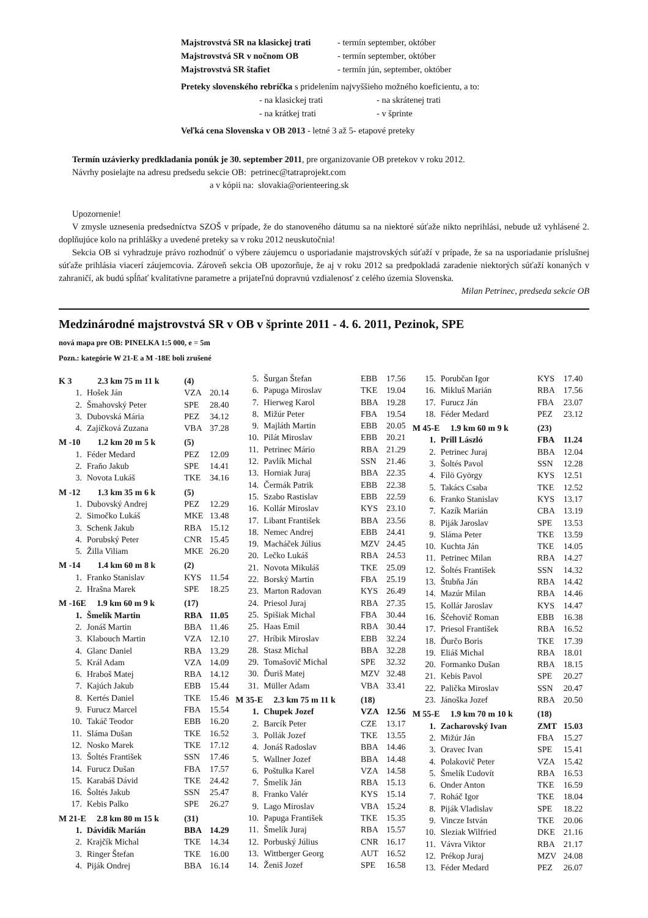| Majstrovstvá SR na klasickej trati | - termín september, október |
| Majstrovstvá SR v nočnom OB | - termín september, október |
| Majstrovstvá SR štafiet | - termín jún, september, október |
Preteky slovenského rebríčka s pridelením najvyššieho možného koeficientu, a to:
| - na klasickej trati | - na skrátenej trati |
| - na krátkej trati | - v šprinte |
Veľká cena Slovenska v OB 2013 - letné 3 až 5- etapové preteky
Termín uzávierky predkladania ponúk je 30. september 2011, pre organizovanie OB pretekov v roku 2012.
Návrhy posielajte na adresu predsedu sekcie OB: petrinec@tatraprojekt.com
a v kópii na: slovakia@orienteering.sk
Upozornenie!
V zmysle uznesenia predsedníctva SZOŠ v prípade, že do stanoveného dátumu sa na niektoré súťaže nikto neprihlási, nebude už vyhlásené 2. doplňujúce kolo na prihlášky a uvedené preteky sa v roku 2012 neuskutočnia!
Sekcia OB si vyhradzuje právo rozhodnúť o výbere záujemcu o usporiadanie majstrovských súťaží v prípade, že sa na usporiadanie príslušnej súťaže prihlásia viacerí záujemcovia. Zároveň sekcia OB upozorňuje, že aj v roku 2012 sa predpokladá zaradenie niektorých súťaží konaných v zahraničí, ak budú spĺňať kvalitatívne parametre a prijateľnú dopravnú vzdialenosť z celého územia Slovenska.
Milan Petrinec, predseda sekcie OB
Medzinárodné majstrovstvá SR v OB v šprinte 2011 - 4. 6. 2011, Pezinok, SPE
nová mapa pre OB: PINELKA 1:5 000, e = 5m
Pozn.: kategórie W 21-E a M -18E boli zrušené
| K 3 2.3 km 75 m 11 k | | (4) | |
| 1. | Hošek Ján | VZA | 20.14 |
| 2. | Šmahovský Peter | SPE | 28.40 |
| 3. | Dubovská Mária | PEZ | 34.12 |
| 4. | Zajíčková Zuzana | VBA | 37.28 |
| M -10 1.2 km 20 m 5 k | | (5) | |
| 1. | Féder Medard | PEZ | 12.09 |
| 2. | Fraňo Jakub | SPE | 14.41 |
| 3. | Novota Lukáš | TKE | 34.16 |
| M -12 1.3 km 35 m 6 k | | (5) | |
| 1. | Dubovský Andrej | PEZ | 12.29 |
| 2. | Simočko Lukáš | MKE | 13.48 |
| 3. | Schenk Jakub | RBA | 15.12 |
| 4. | Porubský Peter | CNR | 15.45 |
| 5. | Žilla Viliam | MKE | 26.20 |
| M -14 1.4 km 60 m 8 k | | (2) | |
| 1. | Franko Stanislav | KYS | 11.54 |
| 2. | Hrašna Marek | SPE | 18.25 |
| M -16E 1.9 km 60 m 9 k | | (17) | |
| 1. | Šmelík Martin | RBA | 11.05 |
| 2. | Jonáš Martin | BBA | 11.46 |
| 3. | Klabouch Martin | VZA | 12.10 |
| 4. | Glanc Daniel | RBA | 13.29 |
| 5. | Král Adam | VZA | 14.09 |
| 6. | Hraboš Matej | RBA | 14.12 |
| 7. | Kajúch Jakub | EBB | 15.44 |
| 8. | Kertés Daniel | TKE | 15.46 |
| 9. | Furucz Marcel | FBA | 15.54 |
| 10. | Takáč Teodor | EBB | 16.20 |
| 11. | Sláma Dušan | TKE | 16.52 |
| 12. | Nosko Marek | TKE | 17.12 |
| 13. | Šoltés František | SSN | 17.46 |
| 14. | Furucz Dušan | FBA | 17.57 |
| 15. | Karabáš Dávid | TKE | 24.42 |
| 16. | Šoltés Jakub | SSN | 25.47 |
| 17. | Kebis Palko | SPE | 26.27 |
| M 21-E 2.8 km 80 m 15 k | | (31) | |
| 1. | Dávidík Marián | BBA | 14.29 |
| 2. | Krajčík Michal | TKE | 14.34 |
| 3. | Ringer Štefan | TKE | 16.00 |
| 4. | Piják Ondrej | BBA | 16.14 |
| 5. | Šurgan Štefan | EBB | 17.56 |
| 6. | Papuga Miroslav | TKE | 19.04 |
| 7. | Hierweg Karol | BBA | 19.28 |
| 8. | Mižúr Peter | FBA | 19.54 |
| 9. | Majláth Martin | EBB | 20.05 |
| 10. | Pilát Miroslav | EBB | 20.21 |
| 11. | Petrinec Mário | RBA | 21.29 |
| 12. | Pavlík Michal | SSN | 21.46 |
| 13. | Horniak Juraj | BBA | 22.35 |
| 14. | Čermák Patrik | EBB | 22.38 |
| 15. | Szabo Rastislav | EBB | 22.59 |
| 16. | Kollár Miroslav | KYS | 23.10 |
| 17. | Libant František | BBA | 23.56 |
| 18. | Nemec Andrej | EBB | 24.41 |
| 19. | Macháček Július | MZV | 24.45 |
| 20. | Lečko Lukáš | RBA | 24.53 |
| 21. | Novota Mikuláš | TKE | 25.09 |
| 22. | Borský Martin | FBA | 25.19 |
| 23. | Marton Radovan | KYS | 26.49 |
| 24. | Priesol Juraj | RBA | 27.35 |
| 25. | Spišiak Michal | FBA | 30.44 |
| 25. | Haas Emil | RBA | 30.44 |
| 27. | Hríbik Miroslav | EBB | 32.24 |
| 28. | Stasz Michal | BBA | 32.28 |
| 29. | Tomašovič Michal | SPE | 32.32 |
| 30. | Ďuriš Matej | MZV | 32.48 |
| 31. | Müller Adam | VBA | 33.41 |
| M 35-E 2.3 km 75 m 11 k | | (18) | |
| 1. | Chupek Jozef | VZA | 12.56 |
| 2. | Barcík Peter | CZE | 13.17 |
| 3. | Pollák Jozef | TKE | 13.55 |
| 4. | Jonáš Radoslav | BBA | 14.46 |
| 5. | Wallner Jozef | BBA | 14.48 |
| 6. | Poštulka Karel | VZA | 14.58 |
| 7. | Šmelík Ján | RBA | 15.13 |
| 8. | Franko Valér | KYS | 15.14 |
| 9. | Lago Miroslav | VBA | 15.24 |
| 10. | Papuga František | TKE | 15.35 |
| 11. | Šmelík Juraj | RBA | 15.57 |
| 12. | Porbuský Július | CNR | 16.17 |
| 13. | Wittberger Georg | AUT | 16.52 |
| 14. | Ženiš Jozef | SPE | 16.58 |
| 15. | Porubčan Igor | KYS | 17.40 |
| 16. | Mikluš Marián | RBA | 17.56 |
| 17. | Furucz Ján | FBA | 23.07 |
| 18. | Féder Medard | PEZ | 23.12 |
| M 45-E 1.9 km 60 m 9 k | | (23) | |
| 1. | Prill László | FBA | 11.24 |
| 2. | Petrinec Juraj | BBA | 12.04 |
| 3. | Šoltés Pavol | SSN | 12.28 |
| 4. | Filö György | KYS | 12.51 |
| 5. | Takács Csaba | TKE | 12.52 |
| 6. | Franko Stanislav | KYS | 13.17 |
| 7. | Kazík Marián | CBA | 13.19 |
| 8. | Piják Jaroslav | SPE | 13.53 |
| 9. | Sláma Peter | TKE | 13.59 |
| 10. | Kuchta Ján | TKE | 14.05 |
| 11. | Petrinec Milan | RBA | 14.27 |
| 12. | Šoltés František | SSN | 14.32 |
| 13. | Štubňa Ján | RBA | 14.42 |
| 14. | Mazúr Milan | RBA | 14.46 |
| 15. | Kollár Jaroslav | KYS | 14.47 |
| 16. | Ščehovič Roman | EBB | 16.38 |
| 17. | Priesol František | RBA | 16.52 |
| 18. | Ďurčo Boris | TKE | 17.39 |
| 19. | Eliáš Michal | RBA | 18.01 |
| 20. | Formanko Dušan | RBA | 18.15 |
| 21. | Kebis Pavol | SPE | 20.27 |
| 22. | Palička Miroslav | SSN | 20.47 |
| 23. | Jánoška Jozef | RBA | 20.50 |
| M 55-E 1.9 km 70 m 10 k | | (18) | |
| 1. | Zacharovský Ivan | ZMT | 15.03 |
| 2. | Mižúr Ján | FBA | 15.27 |
| 3. | Oravec Ivan | SPE | 15.41 |
| 4. | Polakovič Peter | VZA | 15.42 |
| 5. | Šmelík Ľudovít | RBA | 16.53 |
| 6. | Onder Anton | TKE | 16.59 |
| 7. | Roháč Igor | TKE | 18.04 |
| 8. | Piják Vladislav | SPE | 18.22 |
| 9. | Vincze István | TKE | 20.06 |
| 10. | Sleziak Wilfried | DKE | 21.16 |
| 11. | Vávra Viktor | RBA | 21.17 |
| 12. | Prékop Juraj | MZV | 24.08 |
| 13. | Féder Medard | PEZ | 26.07 |